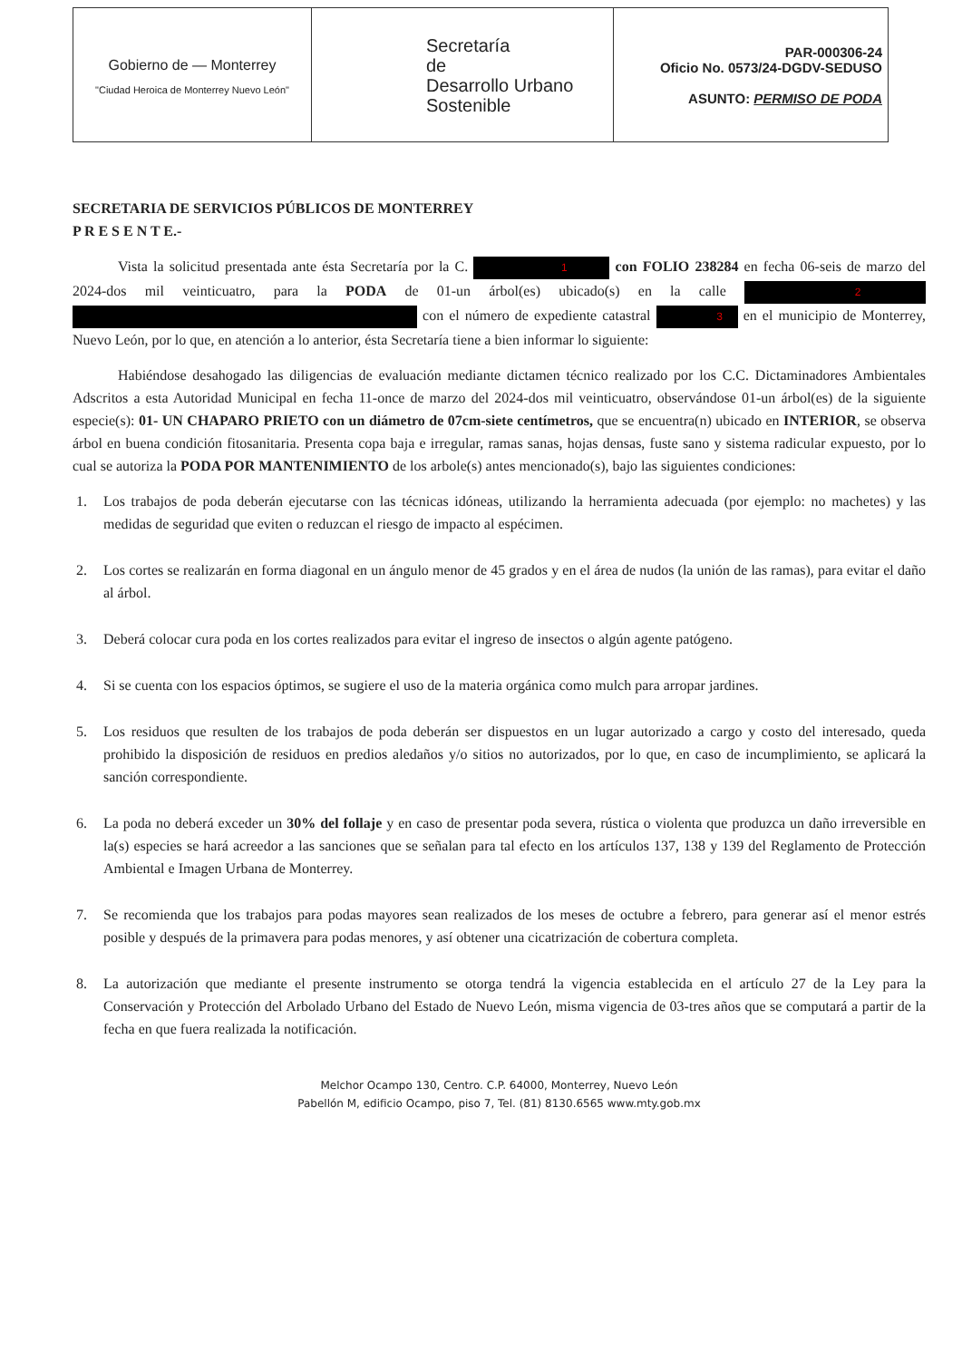| Gobierno de — Monterrey "Ciudad Heroica de Monterrey Nuevo León" | Secretaría de Desarrollo Urbano Sostenible | PAR-000306-24 Oficio No. 0573/24-DGDV-SEDUSO ASUNTO: PERMISO DE PODA |
SECRETARIA DE SERVICIOS PÚBLICOS DE MONTERREY
P R E S E N T E.-
Vista la solicitud presentada ante ésta Secretaría por la C. 1 con FOLIO 238284 en fecha 06-seis de marzo del 2024-dos mil veinticuatro, para la PODA de 01-un árbol(es) ubicado(s) en la calle 2 con el número de expediente catastral 3 en el municipio de Monterrey, Nuevo León, por lo que, en atención a lo anterior, ésta Secretaría tiene a bien informar lo siguiente:
Habiéndose desahogado las diligencias de evaluación mediante dictamen técnico realizado por los C.C. Dictaminadores Ambientales Adscritos a esta Autoridad Municipal en fecha 11-once de marzo del 2024-dos mil veinticuatro, observándose 01-un árbol(es) de la siguiente especie(s): 01- UN CHAPARO PRIETO con un diámetro de 07cm-siete centímetros, que se encuentra(n) ubicado en INTERIOR, se observa árbol en buena condición fitosanitaria. Presenta copa baja e irregular, ramas sanas, hojas densas, fuste sano y sistema radicular expuesto, por lo cual se autoriza la PODA POR MANTENIMIENTO de los arbole(s) antes mencionado(s), bajo las siguientes condiciones:
1. Los trabajos de poda deberán ejecutarse con las técnicas idóneas, utilizando la herramienta adecuada (por ejemplo: no machetes) y las medidas de seguridad que eviten o reduzcan el riesgo de impacto al espécimen.
2. Los cortes se realizarán en forma diagonal en un ángulo menor de 45 grados y en el área de nudos (la unión de las ramas), para evitar el daño al árbol.
3. Deberá colocar cura poda en los cortes realizados para evitar el ingreso de insectos o algún agente patógeno.
4. Si se cuenta con los espacios óptimos, se sugiere el uso de la materia orgánica como mulch para arropar jardines.
5. Los residuos que resulten de los trabajos de poda deberán ser dispuestos en un lugar autorizado a cargo y costo del interesado, queda prohibido la disposición de residuos en predios aledaños y/o sitios no autorizados, por lo que, en caso de incumplimiento, se aplicará la sanción correspondiente.
6. La poda no deberá exceder un 30% del follaje y en caso de presentar poda severa, rústica o violenta que produzca un daño irreversible en la(s) especies se hará acreedor a las sanciones que se señalan para tal efecto en los artículos 137, 138 y 139 del Reglamento de Protección Ambiental e Imagen Urbana de Monterrey.
7. Se recomienda que los trabajos para podas mayores sean realizados de los meses de octubre a febrero, para generar así el menor estrés posible y después de la primavera para podas menores, y así obtener una cicatrización de cobertura completa.
8. La autorización que mediante el presente instrumento se otorga tendrá la vigencia establecida en el artículo 27 de la Ley para la Conservación y Protección del Arbolado Urbano del Estado de Nuevo León, misma vigencia de 03-tres años que se computará a partir de la fecha en que fuera realizada la notificación.
Melchor Ocampo 130, Centro. C.P. 64000, Monterrey, Nuevo León
Pabellón M, edificio Ocampo, piso 7, Tel. (81) 8130.6565 www.mty.gob.mx